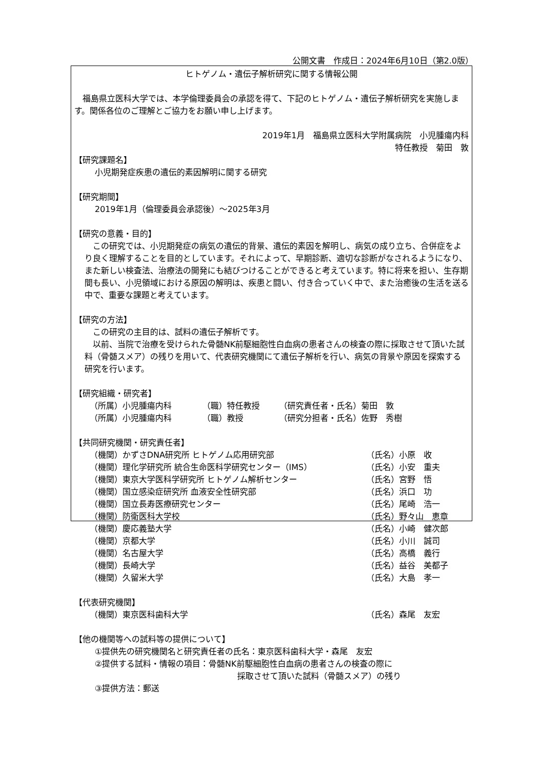公開文書　作成日：2024年6月10日（第2.0版）
ヒトゲノム・遺伝子解析研究に関する情報公開
　福島県立医科大学では、本学倫理委員会の承認を得て、下記のヒトゲノム・遺伝子解析研究を実施します。関係各位のご理解とご協力をお願い申し上げます。
2019年1月　福島県立医科大学附属病院　小児腫瘍内科
特任教授　菊田　敦
【研究課題名】
小児期発症疾患の遺伝的素因解明に関する研究
【研究期間】
2019年1月（倫理委員会承認後）～2025年3月
【研究の意義・目的】
　この研究では、小児期発症の病気の遺伝的背景、遺伝的素因を解明し、病気の成り立ち、合併症をより良く理解することを目的としています。それによって、早期診断、適切な診断がなされるようになり、また新しい検査法、治療法の開発にも結びつけることができると考えています。特に将来を担い、生存期間も長い、小児領域における原因の解明は、疾患と闘い、付き合っていく中で、また治癒後の生活を送る中で、重要な課題と考えています。
【研究の方法】
　この研究の主目的は、試料の遺伝子解析です。
　以前、当院で治療を受けられた骨髄NK前駆細胞性白血病の患者さんの検査の際に採取させて頂いた試料（骨髄スメア）の残りを用いて、代表研究機関にて遺伝子解析を行い、病気の背景や原因を探索する研究を行います。
【研究組織・研究者】
| （所属）小児腫瘍内科 | （職）特任教授 | （研究責任者・氏名）菊田 敦 |
| （所属）小児腫瘍内科 | （職）教授 | （研究分担者・氏名）佐野 秀樹 |
【共同研究機関・研究責任者】
| （機関）かずさDNA研究所 ヒトゲノム応用研究部 | （氏名）小原 收 |
| （機関）理化学研究所 統合生命医科学研究センター（IMS） | （氏名）小安 重夫 |
| （機関）東京大学医科学研究所 ヒトゲノム解析センター | （氏名）宮野 悟 |
| （機関）国立感染症研究所 血液安全性研究部 | （氏名）浜口 功 |
| （機関）国立長寿医療研究センター | （氏名）尾崎 浩一 |
| （機関）防衛医科大学校 | （氏名）野々山 恵章 |
| （機関）慶応義塾大学 | （氏名）小崎 健次郎 |
| （機関）京都大学 | （氏名）小川 誠司 |
| （機関）名古屋大学 | （氏名）高橋 義行 |
| （機関）長崎大学 | （氏名）益谷 美都子 |
| （機関）久留米大学 | （氏名）大島 孝一 |
【代表研究機関】
| （機関）東京医科歯科大学 | （氏名）森尾 友宏 |
【他の機関等への試料等の提供について】
①提供先の研究機関名と研究責任者の氏名：東京医科歯科大学・森尾　友宏
②提供する試料・情報の項目：骨髄NK前駆細胞性白血病の患者さんの検査の際に
採取させて頂いた試料（骨髄スメア）の残り
③提供方法：郵送